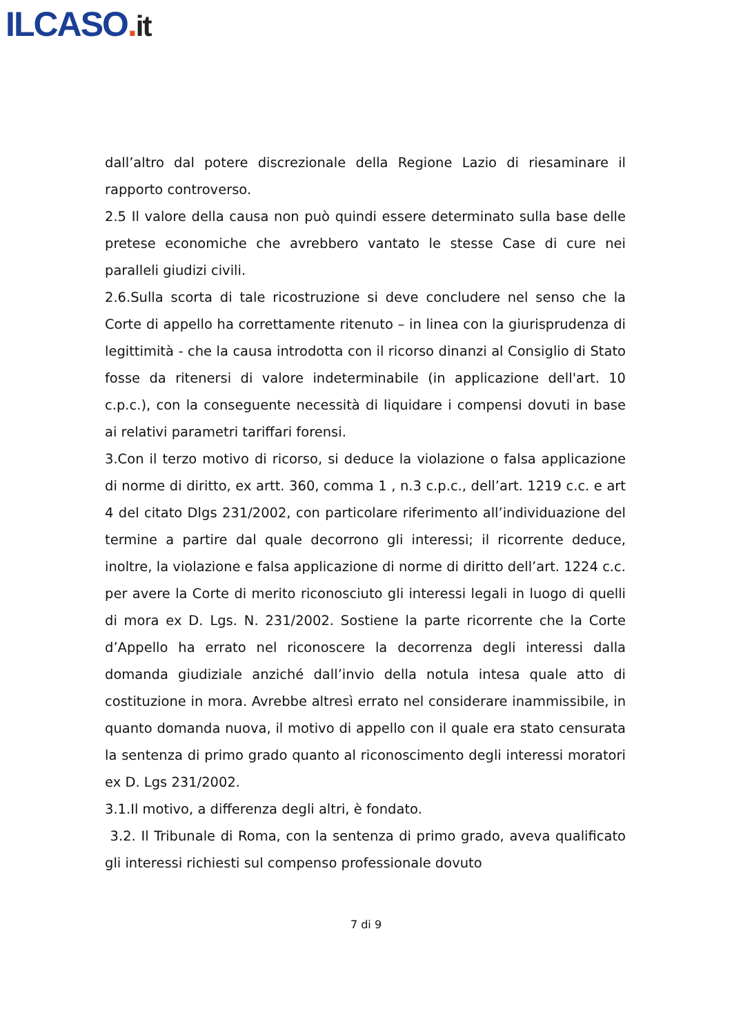ILCASO. it
dall’altro dal potere discrezionale della Regione Lazio di riesaminare il rapporto controverso.
2.5 Il valore della causa non può quindi essere determinato sulla base delle pretese economiche che avrebbero vantato le stesse Case di cure nei paralleli giudizi civili.
2.6.Sulla scorta di tale ricostruzione si deve concludere nel senso che la Corte di appello ha correttamente ritenuto – in linea con la giurisprudenza di legittimità - che la causa introdotta con il ricorso dinanzi al Consiglio di Stato fosse da ritenersi di valore indeterminabile (in applicazione dell'art. 10 c.p.c.), con la conseguente necessità di liquidare i compensi dovuti in base ai relativi parametri tariffari forensi.
3.Con il terzo motivo di ricorso, si deduce la violazione o falsa applicazione di norme di diritto, ex artt. 360, comma 1 , n.3 c.p.c., dell’art. 1219 c.c. e art 4 del citato Dlgs 231/2002, con particolare riferimento all’individuazione del termine a partire dal quale decorrono gli interessi; il ricorrente deduce, inoltre, la violazione e falsa applicazione di norme di diritto dell’art. 1224 c.c. per avere la Corte di merito riconosciuto gli interessi legali in luogo di quelli di mora ex D. Lgs. N. 231/2002. Sostiene la parte ricorrente che la Corte d’Appello ha errato nel riconoscere la decorrenza degli interessi dalla domanda giudiziale anziché dall’invio della notula intesa quale atto di costituzione in mora. Avrebbe altresì errato nel considerare inammissibile, in quanto domanda nuova, il motivo di appello con il quale era stato censurata la sentenza di primo grado quanto al riconoscimento degli interessi moratori ex D. Lgs 231/2002.
3.1.Il motivo, a differenza degli altri, è fondato.
3.2. Il Tribunale di Roma, con la sentenza di primo grado, aveva qualificato gli interessi richiesti sul compenso professionale dovuto
7 di 9